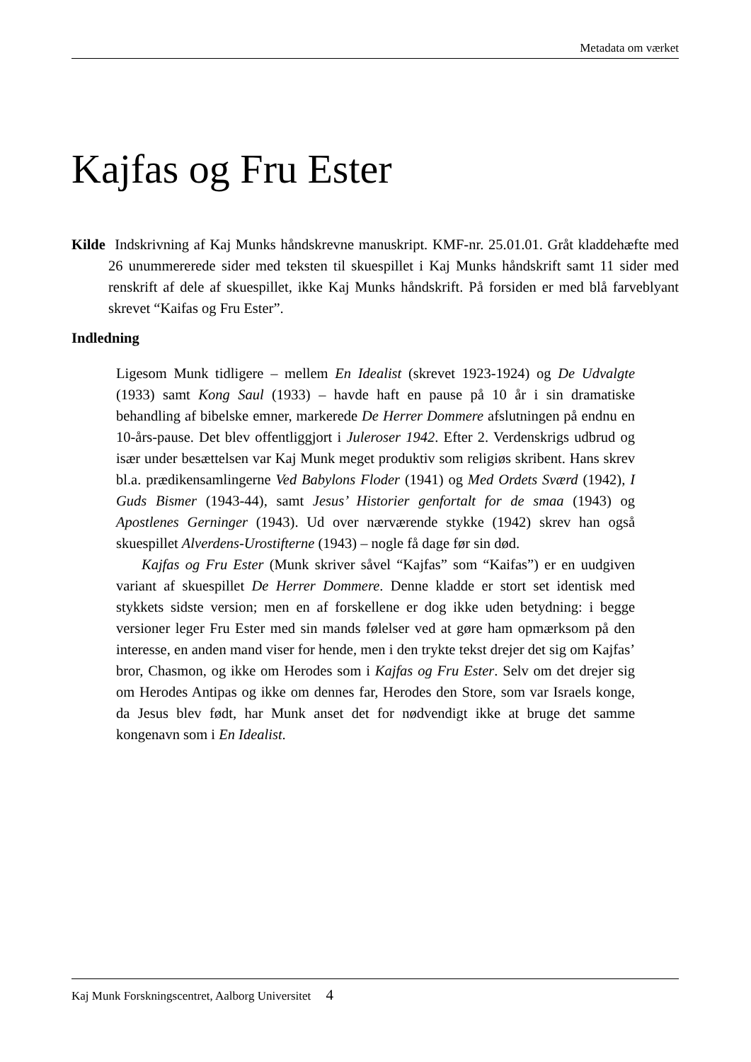Metadata om værket
Kajfas og Fru Ester
Kilde Indskrivning af Kaj Munks håndskrevne manuskript. KMF-nr. 25.01.01. Gråt kladdehæfte med 26 unummererede sider med teksten til skuespillet i Kaj Munks håndskrift samt 11 sider med renskrift af dele af skuespillet, ikke Kaj Munks håndskrift. På forsiden er med blå farveblyant skrevet “Kaifas og Fru Ester”.
Indledning
Ligesom Munk tidligere – mellem En Idealist (skrevet 1923-1924) og De Udvalgte (1933) samt Kong Saul (1933) – havde haft en pause på 10 år i sin dramatiske behandling af bibelske emner, markerede De Herrer Dommere afslutningen på endnu en 10-års-pause. Det blev offentliggjort i Juleroser 1942. Efter 2. Verdenskrigs udbrud og især under besættelsen var Kaj Munk meget produktiv som religiøs skribent. Hans skrev bl.a. prædikensamlingerne Ved Babylons Floder (1941) og Med Ordets Sværd (1942), I Guds Bismer (1943-44), samt Jesus’ Historier genfortalt for de smaa (1943) og Apostlenes Gerninger (1943). Ud over nærværende stykke (1942) skrev han også skuespillet Alverdens-Urostifterne (1943) – nogle få dage før sin død.
Kajfas og Fru Ester (Munk skriver såvel “Kajfas” som “Kaifas”) er en uudgiven variant af skuespillet De Herrer Dommere. Denne kladde er stort set identisk med stykkets sidste version; men en af forskellene er dog ikke uden betydning: i begge versioner leger Fru Ester med sin mands følelser ved at gøre ham opmærksom på den interesse, en anden mand viser for hende, men i den trykte tekst drejer det sig om Kajfas’ bror, Chasmon, og ikke om Herodes som i Kajfas og Fru Ester. Selv om det drejer sig om Herodes Antipas og ikke om dennes far, Herodes den Store, som var Israels konge, da Jesus blev født, har Munk anset det for nødvendigt ikke at bruge det samme kongenavn som i En Idealist.
Kaj Munk Forskningscentret, Aalborg Universitet 4